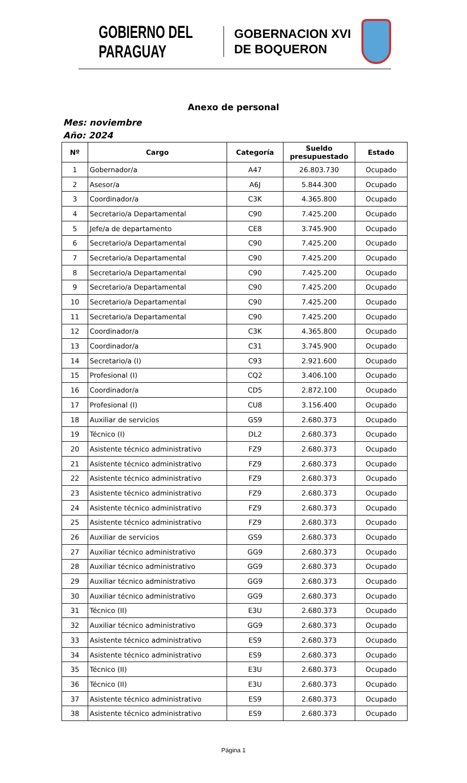GOBIERNO DEL
PARAGUAY
GOBERNACION XVI
DE BOQUERON
Anexo de personal
Mes: noviembre
Año: 2024
| Nº | Cargo | Categoría | Sueldo presupuestado | Estado |
| --- | --- | --- | --- | --- |
| 1 | Gobernador/a | A47 | 26.803.730 | Ocupado |
| 2 | Asesor/a | A6J | 5.844.300 | Ocupado |
| 3 | Coordinador/a | C3K | 4.365.800 | Ocupado |
| 4 | Secretario/a Departamental | C90 | 7.425.200 | Ocupado |
| 5 | Jefe/a de departamento | CE8 | 3.745.900 | Ocupado |
| 6 | Secretario/a Departamental | C90 | 7.425.200 | Ocupado |
| 7 | Secretario/a Departamental | C90 | 7.425.200 | Ocupado |
| 8 | Secretario/a Departamental | C90 | 7.425.200 | Ocupado |
| 9 | Secretario/a Departamental | C90 | 7.425.200 | Ocupado |
| 10 | Secretario/a Departamental | C90 | 7.425.200 | Ocupado |
| 11 | Secretario/a Departamental | C90 | 7.425.200 | Ocupado |
| 12 | Coordinador/a | C3K | 4.365.800 | Ocupado |
| 13 | Coordinador/a | C31 | 3.745.900 | Ocupado |
| 14 | Secretario/a (I) | C93 | 2.921.600 | Ocupado |
| 15 | Profesional (I) | CQ2 | 3.406.100 | Ocupado |
| 16 | Coordinador/a | CD5 | 2.872.100 | Ocupado |
| 17 | Profesional (I) | CU8 | 3.156.400 | Ocupado |
| 18 | Auxiliar de servicios | GS9 | 2.680.373 | Ocupado |
| 19 | Técnico (I) | DL2 | 2.680.373 | Ocupado |
| 20 | Asistente técnico administrativo | FZ9 | 2.680.373 | Ocupado |
| 21 | Asistente técnico administrativo | FZ9 | 2.680.373 | Ocupado |
| 22 | Asistente técnico administrativo | FZ9 | 2.680.373 | Ocupado |
| 23 | Asistente técnico administrativo | FZ9 | 2.680.373 | Ocupado |
| 24 | Asistente técnico administrativo | FZ9 | 2.680.373 | Ocupado |
| 25 | Asistente técnico administrativo | FZ9 | 2.680.373 | Ocupado |
| 26 | Auxiliar de servicios | GS9 | 2.680.373 | Ocupado |
| 27 | Auxiliar técnico administrativo | GG9 | 2.680.373 | Ocupado |
| 28 | Auxiliar técnico administrativo | GG9 | 2.680.373 | Ocupado |
| 29 | Auxiliar técnico administrativo | GG9 | 2.680.373 | Ocupado |
| 30 | Auxiliar técnico administrativo | GG9 | 2.680.373 | Ocupado |
| 31 | Técnico (II) | E3U | 2.680.373 | Ocupado |
| 32 | Auxiliar técnico administrativo | GG9 | 2.680.373 | Ocupado |
| 33 | Asistente técnico administrativo | ES9 | 2.680.373 | Ocupado |
| 34 | Asistente técnico administrativo | ES9 | 2.680.373 | Ocupado |
| 35 | Técnico (II) | E3U | 2.680.373 | Ocupado |
| 36 | Técnico (II) | E3U | 2.680.373 | Ocupado |
| 37 | Asistente técnico administrativo | ES9 | 2.680.373 | Ocupado |
| 38 | Asistente técnico administrativo | ES9 | 2.680.373 | Ocupado |
Página 1